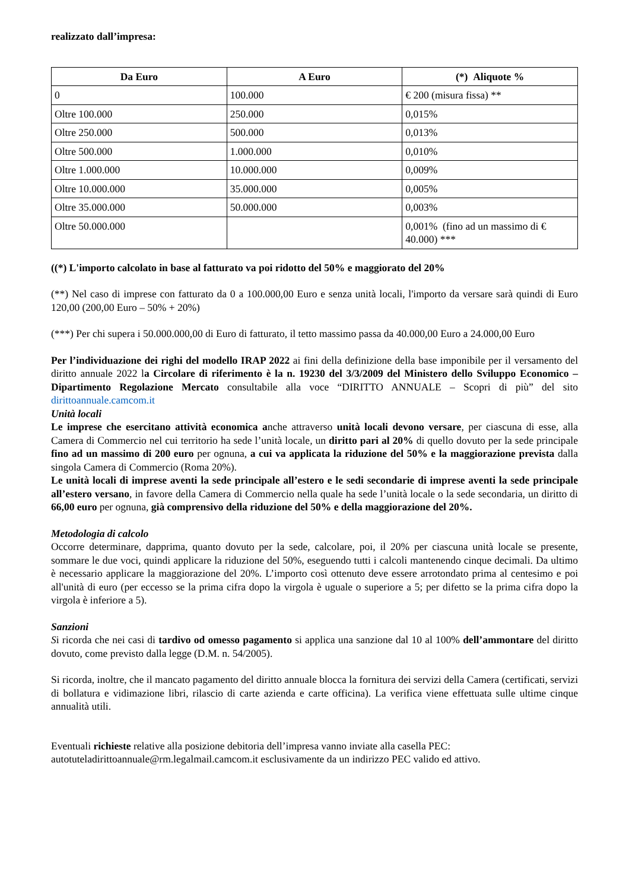realizzato dall’impresa:
| Da Euro | A Euro | (*) Aliquote % |
| --- | --- | --- |
| 0 | 100.000 | € 200 (misura fissa) ** |
| Oltre 100.000 | 250.000 | 0,015% |
| Oltre 250.000 | 500.000 | 0,013% |
| Oltre 500.000 | 1.000.000 | 0,010% |
| Oltre 1.000.000 | 10.000.000 | 0,009% |
| Oltre 10.000.000 | 35.000.000 | 0,005% |
| Oltre 35.000.000 | 50.000.000 | 0,003% |
| Oltre 50.000.000 | | 0,001% (fino ad un massimo di € 40.000) *** |
((*) L'importo calcolato in base al fatturato va poi ridotto del 50% e maggiorato del 20%
(**) Nel caso di imprese con fatturato da 0 a 100.000,00 Euro e senza unità locali, l'importo da versare sarà quindi di Euro 120,00 (200,00 Euro – 50% + 20%)
(***) Per chi supera i 50.000.000,00 di Euro di fatturato, il tetto massimo passa da 40.000,00 Euro a 24.000,00 Euro
Per l’individuazione dei righi del modello IRAP 2022 ai fini della definizione della base imponibile per il versamento del diritto annuale 2022 la Circolare di riferimento è la n. 19230 del 3/3/2009 del Ministero dello Sviluppo Economico – Dipartimento Regolazione Mercato consultabile alla voce “DIRITTO ANNUALE – Scopri di più” del sito dirittoannuale.camcom.it
Unità locali
Le imprese che esercitano attività economica anche attraverso unità locali devono versare, per ciascuna di esse, alla Camera di Commercio nel cui territorio ha sede l’unità locale, un diritto pari al 20% di quello dovuto per la sede principale fino ad un massimo di 200 euro per ognuna, a cui va applicata la riduzione del 50% e la maggiorazione prevista dalla singola Camera di Commercio (Roma 20%).
Le unità locali di imprese aventi la sede principale all’estero e le sedi secondarie di imprese aventi la sede principale all’estero versano, in favore della Camera di Commercio nella quale ha sede l’unità locale o la sede secondaria, un diritto di 66,00 euro per ognuna, già comprensivo della riduzione del 50% e della maggiorazione del 20%.
Metodologia di calcolo
Occorre determinare, dapprima, quanto dovuto per la sede, calcolare, poi, il 20% per ciascuna unità locale se presente, sommare le due voci, quindi applicare la riduzione del 50%, eseguendo tutti i calcoli mantenendo cinque decimali. Da ultimo è necessario applicare la maggiorazione del 20%. L’importo così ottenuto deve essere arrotondato prima al centesimo e poi all'unità di euro (per eccesso se la prima cifra dopo la virgola è uguale o superiore a 5; per difetto se la prima cifra dopo la virgola è inferiore a 5).
Sanzioni
Si ricorda che nei casi di tardivo od omesso pagamento si applica una sanzione dal 10 al 100% dell’ammontare del diritto dovuto, come previsto dalla legge (D.M. n. 54/2005).
Si ricorda, inoltre, che il mancato pagamento del diritto annuale blocca la fornitura dei servizi della Camera (certificati, servizi di bollatura e vidimazione libri, rilascio di carte azienda e carte officina). La verifica viene effettuata sulle ultime cinque annualità utili.
Eventuali richieste relative alla posizione debitoria dell’impresa vanno inviate alla casella PEC:
autotuteladirittoannuale@rm.legalmail.camcom.it esclusivamente da un indirizzo PEC valido ed attivo.